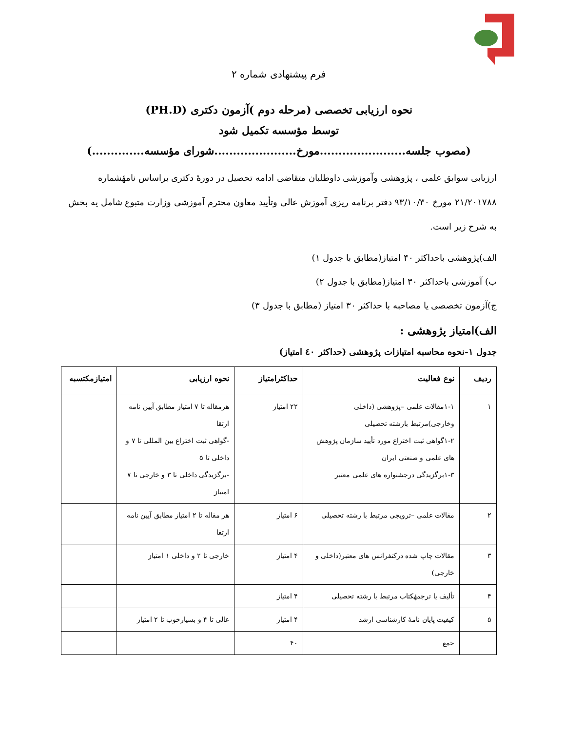فرم پیشنهادی شماره ۲
نحوه ارزیابی تخصصی (مرحله دوم )آزمون دکتری (PH.D)
توسط مؤسسه تکمیل شود
(مصوب جلسه.......................مورخ......................شورای مؤسسه..............)
ارزیابی سوابق علمی ، پژوهشی وآموزشی داوطلبان متقاضی ادامه تحصیل در دورهٔ دکتری براساس نامهٔشماره ۲۱/۲۰۱۷۸۸ مورخ ۹۳/۱۰/۳۰ دفتر برنامه ریزی آموزش عالی وتأیید معاون محترم آموزشی وزارت متبوع شامل یه بخش به شرح زیر است.
الف)پژوهشی باحداکثر ۴۰ امتیاز(مطابق با جدول ۱)
ب) آموزشی باحداکثر ۳۰ امتیاز(مطابق با جدول ۲)
ج)آزمون تخصصی یا مصاحبه با حداکثر ۳۰ امتیاز (مطابق با جدول ۳)
الف)امتیاز پژوهشی :
جدول ۱-نحوه محاسبه امتیازات پژوهشی (حداکثر ٤٠ امتیاز)
| ردیف | نوع فعالیت | حداکثرامتیاز | نحوه ارزیابی | امتیازمکتسبه |
| --- | --- | --- | --- | --- |
| ۱ | ۱-۱مقالات علمی –پژوهشی (داخلی وخارجی)مرتبط بارشته تحصیلی ۱-۲گواهی ثبت اختراع مورد تأیید سازمان پژوهش های علمی و صنعتی ایران ۱-۳برگزیدگی درجشنواره های علمی معتبر | ۲۲ امتیاز | هرمقاله تا ۷ امتیاز مطابق آیین نامه ارتقا -گواهی ثبت اختراع بین المللی تا ۷ و داخلی تا ۵ -برگزیدگی داخلی تا ۳ و خارجی تا ۷ امتیاز | |
| ۲ | مقالات علمی –ترویجی مرتبط با رشته تحصیلی | ۶ امتیاز | هر مقاله تا ۲ امتیاز مطابق آیین نامه ارتقا | |
| ۳ | مقالات چاپ شده درکنفرانس های معتبر(داخلی و خارجی) | ۴ امتیاز | خارجی تا ۲ و داخلی ۱ امتیاز | |
| ۴ | تألیف یا ترجمهٔکتاب مرتبط با رشته تحصیلی | ۴ امتیاز | | |
| ۵ | کیفیت پایان نامهٔ کارشناسی ارشد | ۴ امتیاز | عالی تا ۴ و بسیارخوب تا ۲ امتیاز | |
| | جمع | ۴۰ | | |